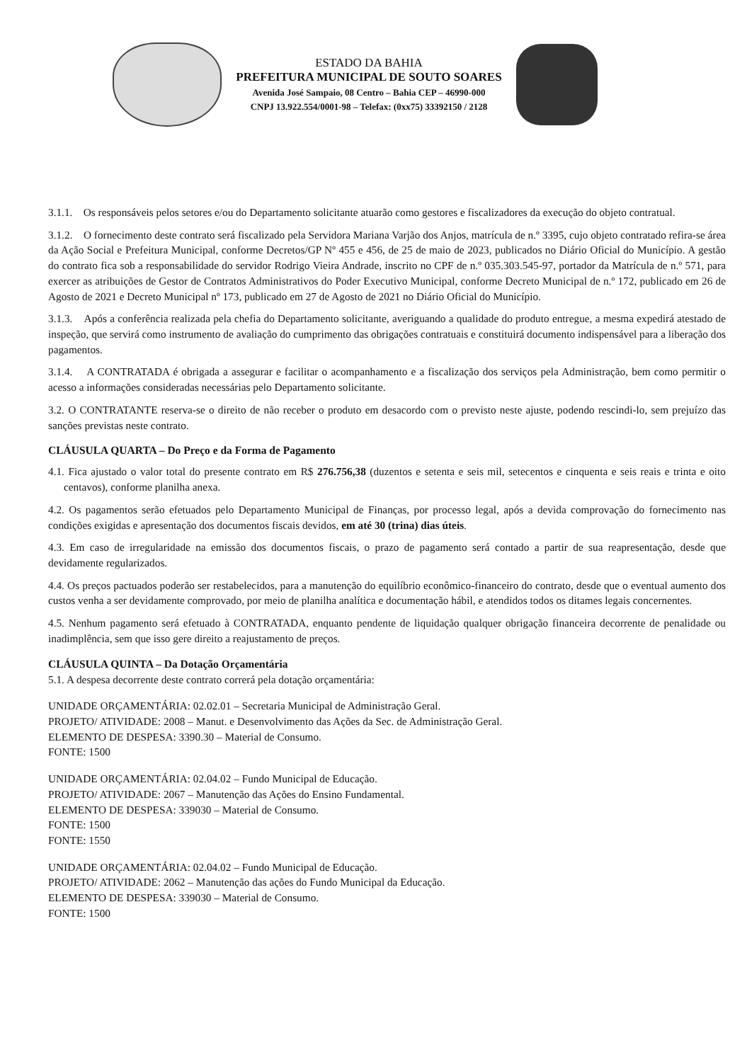ESTADO DA BAHIA
PREFEITURA MUNICIPAL DE SOUTO SOARES
Avenida José Sampaio, 08 Centro – Bahia CEP – 46990-000
CNPJ 13.922.554/0001-98 – Telefax: (0xx75) 33392150 / 2128
3.1.1. Os responsáveis pelos setores e/ou do Departamento solicitante atuarão como gestores e fiscalizadores da execução do objeto contratual.
3.1.2. O fornecimento deste contrato será fiscalizado pela Servidora Mariana Varjão dos Anjos, matrícula de n.º 3395, cujo objeto contratado refira-se área da Ação Social e Prefeitura Municipal, conforme Decretos/GP Nº 455 e 456, de 25 de maio de 2023, publicados no Diário Oficial do Município. A gestão do contrato fica sob a responsabilidade do servidor Rodrigo Vieira Andrade, inscrito no CPF de n.º 035.303.545-97, portador da Matrícula de n.º 571, para exercer as atribuições de Gestor de Contratos Administrativos do Poder Executivo Municipal, conforme Decreto Municipal de n.º 172, publicado em 26 de Agosto de 2021 e Decreto Municipal nº 173, publicado em 27 de Agosto de 2021 no Diário Oficial do Município.
3.1.3. Após a conferência realizada pela chefia do Departamento solicitante, averiguando a qualidade do produto entregue, a mesma expedirá atestado de inspeção, que servirá como instrumento de avaliação do cumprimento das obrigações contratuais e constituirá documento indispensável para a liberação dos pagamentos.
3.1.4. A CONTRATADA é obrigada a assegurar e facilitar o acompanhamento e a fiscalização dos serviços pela Administração, bem como permitir o acesso a informações consideradas necessárias pelo Departamento solicitante.
3.2. O CONTRATANTE reserva-se o direito de não receber o produto em desacordo com o previsto neste ajuste, podendo rescindi-lo, sem prejuízo das sanções previstas neste contrato.
CLÁUSULA QUARTA – Do Preço e da Forma de Pagamento
4.1. Fica ajustado o valor total do presente contrato em R$ 276.756,38 (duzentos e setenta e seis mil, setecentos e cinquenta e seis reais e trinta e oito centavos), conforme planilha anexa.
4.2. Os pagamentos serão efetuados pelo Departamento Municipal de Finanças, por processo legal, após a devida comprovação do fornecimento nas condições exigidas e apresentação dos documentos fiscais devidos, em até 30 (trina) dias úteis.
4.3. Em caso de irregularidade na emissão dos documentos fiscais, o prazo de pagamento será contado a partir de sua reapresentação, desde que devidamente regularizados.
4.4. Os preços pactuados poderão ser restabelecidos, para a manutenção do equilíbrio econômico-financeiro do contrato, desde que o eventual aumento dos custos venha a ser devidamente comprovado, por meio de planilha analítica e documentação hábil, e atendidos todos os ditames legais concernentes.
4.5. Nenhum pagamento será efetuado à CONTRATADA, enquanto pendente de liquidação qualquer obrigação financeira decorrente de penalidade ou inadimplência, sem que isso gere direito a reajustamento de preços.
CLÁUSULA QUINTA – Da Dotação Orçamentária
5.1. A despesa decorrente deste contrato correrá pela dotação orçamentária:
UNIDADE ORÇAMENTÁRIA: 02.02.01 – Secretaria Municipal de Administração Geral.
PROJETO/ ATIVIDADE: 2008 – Manut. e Desenvolvimento das Ações da Sec. de Administração Geral.
ELEMENTO DE DESPESA: 3390.30 – Material de Consumo.
FONTE: 1500
UNIDADE ORÇAMENTÁRIA: 02.04.02 – Fundo Municipal de Educação.
PROJETO/ ATIVIDADE: 2067 – Manutenção das Ações do Ensino Fundamental.
ELEMENTO DE DESPESA: 339030 – Material de Consumo.
FONTE: 1500
FONTE: 1550
UNIDADE ORÇAMENTÁRIA: 02.04.02 – Fundo Municipal de Educação.
PROJETO/ ATIVIDADE: 2062 – Manutenção das ações do Fundo Municipal da Educação.
ELEMENTO DE DESPESA: 339030 – Material de Consumo.
FONTE: 1500